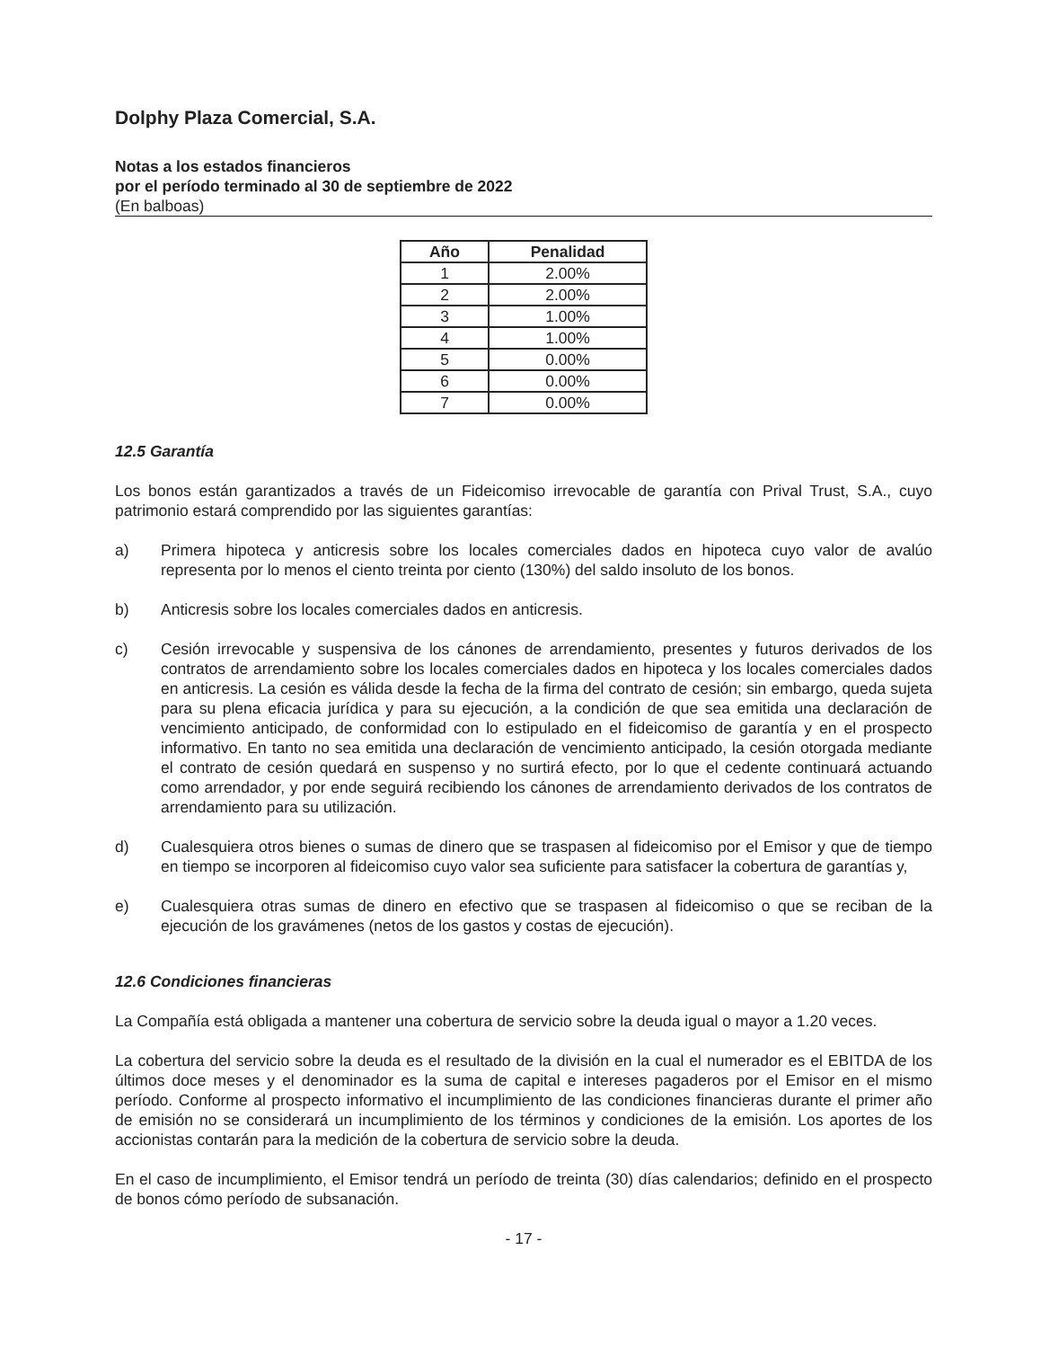Dolphy Plaza Comercial, S.A.
Notas a los estados financieros
por el período terminado al 30 de septiembre de 2022
(En balboas)
| Año | Penalidad |
| --- | --- |
| 1 | 2.00% |
| 2 | 2.00% |
| 3 | 1.00% |
| 4 | 1.00% |
| 5 | 0.00% |
| 6 | 0.00% |
| 7 | 0.00% |
12.5 Garantía
Los bonos están garantizados a través de un Fideicomiso irrevocable de garantía con Prival Trust, S.A., cuyo patrimonio estará comprendido por las siguientes garantías:
a) Primera hipoteca y anticresis sobre los locales comerciales dados en hipoteca cuyo valor de avalúo representa por lo menos el ciento treinta por ciento (130%) del saldo insoluto de los bonos.
b) Anticresis sobre los locales comerciales dados en anticresis.
c) Cesión irrevocable y suspensiva de los cánones de arrendamiento, presentes y futuros derivados de los contratos de arrendamiento sobre los locales comerciales dados en hipoteca y los locales comerciales dados en anticresis. La cesión es válida desde la fecha de la firma del contrato de cesión; sin embargo, queda sujeta para su plena eficacia jurídica y para su ejecución, a la condición de que sea emitida una declaración de vencimiento anticipado, de conformidad con lo estipulado en el fideicomiso de garantía y en el prospecto informativo. En tanto no sea emitida una declaración de vencimiento anticipado, la cesión otorgada mediante el contrato de cesión quedará en suspenso y no surtirá efecto, por lo que el cedente continuará actuando como arrendador, y por ende seguirá recibiendo los cánones de arrendamiento derivados de los contratos de arrendamiento para su utilización.
d) Cualesquiera otros bienes o sumas de dinero que se traspasen al fideicomiso por el Emisor y que de tiempo en tiempo se incorporen al fideicomiso cuyo valor sea suficiente para satisfacer la cobertura de garantías y,
e) Cualesquiera otras sumas de dinero en efectivo que se traspasen al fideicomiso o que se reciban de la ejecución de los gravámenes (netos de los gastos y costas de ejecución).
12.6 Condiciones financieras
La Compañía está obligada a mantener una cobertura de servicio sobre la deuda igual o mayor a 1.20 veces.
La cobertura del servicio sobre la deuda es el resultado de la división en la cual el numerador es el EBITDA de los últimos doce meses y el denominador es la suma de capital e intereses pagaderos por el Emisor en el mismo período. Conforme al prospecto informativo el incumplimiento de las condiciones financieras durante el primer año de emisión no se considerará un incumplimiento de los términos y condiciones de la emisión. Los aportes de los accionistas contarán para la medición de la cobertura de servicio sobre la deuda.
En el caso de incumplimiento, el Emisor tendrá un período de treinta (30) días calendarios; definido en el prospecto de bonos cómo período de subsanación.
- 17 -